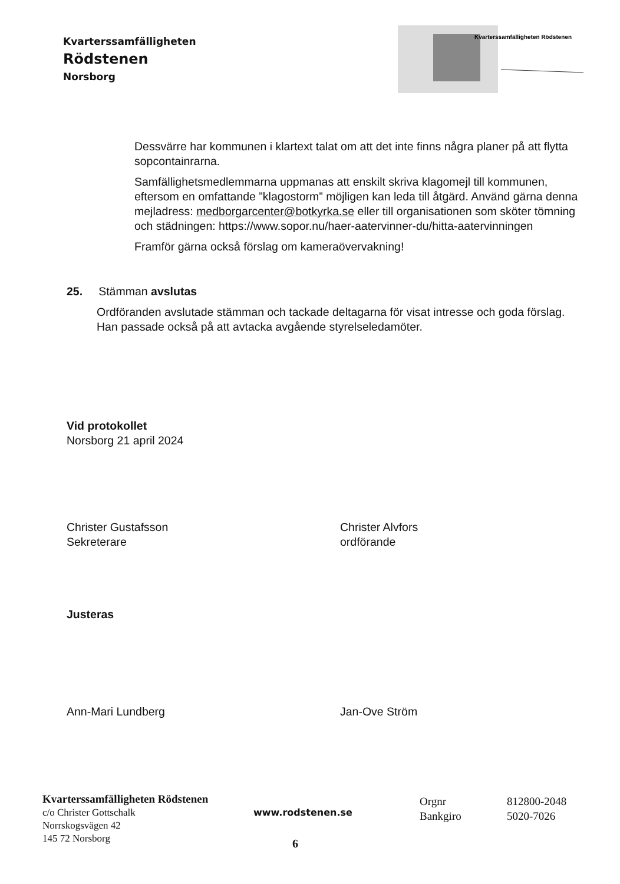Kvarterssamfälligheten
Rödstenen
Norsborg
Kvarterssamfälligheten Rödstenen
Dessvärre har kommunen i klartext talat om att det inte finns några planer på att flytta sopcontainrarna.
Samfällighetsmedlemmarna uppmanas att enskilt skriva klagomejl till kommunen, eftersom en omfattande ”klagostorm” möjligen kan leda till åtgärd. Använd gärna denna mejladress: medborgarcenter@botkyrka.se eller till organisationen som sköter tömning och städningen: https://www.sopor.nu/haer-aatervinner-du/hitta-aatervinningen
Framför gärna också förslag om kameraövervakning!
25. Stämman avslutas
Ordföranden avslutade stämman och tackade deltagarna för visat intresse och goda förslag. Han passade också på att avtacka avgående styrelseledamöter.
Vid protokollet
Norsborg 21 april 2024
Christer Gustafsson
Sekreterare
Christer Alvfors
ordförande
Justeras
Ann-Mari Lundberg Jan-Ove Ström
Kvarterssamfälligheten Rödstenen
c/o Christer Gottschalk
Norrskogsvägen 42
145 72 Norsborg
www.rodstenen.se
Orgnr
Bankgiro
812800-2048
5020-7026
6